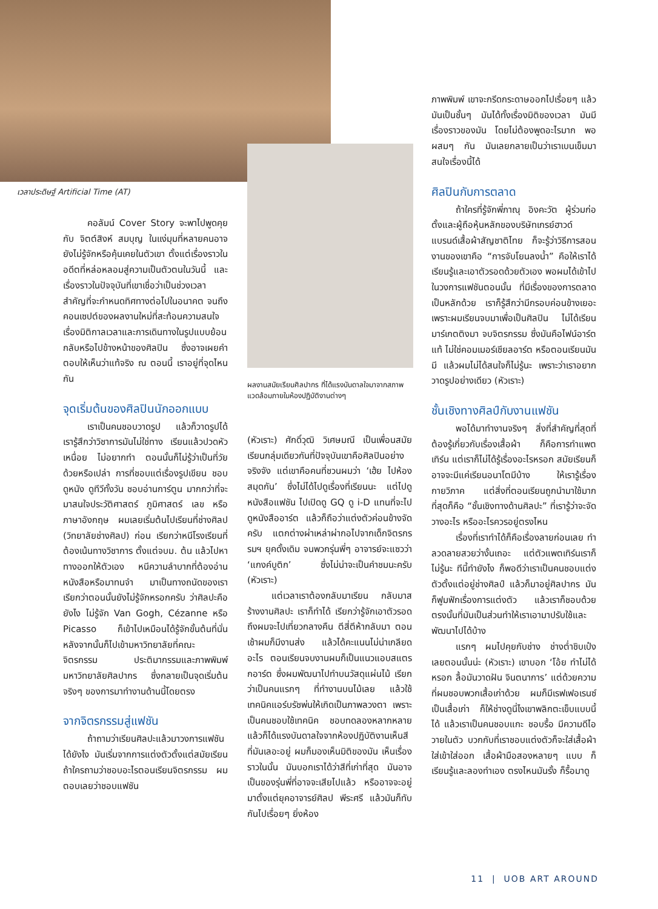เวลาประดิษฐ์ Artificial Time (AT)
คอลัมน์ Cover Story จะพาไปพูดคุยกับ จิตต์สิงห์ สมบุญ ในแง่มุมที่หลายคนอาจยังไม่รู้จักหรือคุ้นเคยในตัวเขา ตั้งแต่เรื่องราวในอดีตที่หล่อหลอมสู่ความเป็นตัวตนในวันนี้ และเรื่องราวในปัจจุบันที่เขาเชื่อว่าเป็นช่วงเวลาสำคัญที่จะกำหนดทิศทางต่อไปในอนาคต จนถึงคอนเซปต์ของผลงานใหม่ที่สะท้อนความสนใจเรื่องมิติกาลเวลาและการเดินทางในรูปแบบย้อนกลับหรือไปข้างหน้าของศิลปิน ซึ่งอาจเผยคำตอบให้เห็นว่าแท้จริง ณ ตอนนี้ เราอยู่ที่จุดไหนกัน
จุดเริ่มต้นของศิลปินนักออกแบบ
เราเป็นคนชอบวาดรูป แล้วก็วาดรูปได้ เรารู้สึกว่าวิชาการมันไม่ใช่ทาง เรียนแล้วปวดหัว เหนื่อย ไม่อยากทำ ตอนนั้นก็ไม่รู้ว่าเป็นที่วัยด้วยหรือเปล่า การที่ชอบแต่เรื่องรูปเขียน ชอบดูหนัง ดูทีวีทั้งวัน ชอบอ่านการ์ตูน มากกว่าที่จะมาสนใจประวัติศาสตร์ ภูมิศาสตร์ เลข หรือภาษาอังกฤษ ผมเลยเริ่มต้นไปเรียนที่ช่างศิลป (วิทยาลัยช่างศิลป) ก่อน เรียกว่าหนีโรงเรียนที่ต้องเน้นทางวิชาการ ตั้งแต่จบม. ต้น แล้วไปหาทางออกให้ตัวเอง หนีความลำบากที่ต้องอ่านหนังสือหรือมาทนจำ มาเป็นทางถนัดของเรา เรียกว่าตอนนั้นยังไม่รู้จักหรอกครับ ว่าศิลปะคือยังไง ไม่รู้จัก Van Gogh, Cézanne หรือ Picasso ก็เข้าไปเหมือนได้รู้จักขั้นต้นที่นั่น หลังจากนั้นก็ไปเข้ามหาวิทยาลัยที่คณะจิตรกรรม ประติมากรรมและภาพพิมพ์ มหาวิทยาลัยศิลปากร ซึ่งกลายเป็นจุดเริ่มต้นจริงๆ ของการมาทำงานด้านนี้โดยตรง
จากจิตรกรรมสู่แฟชัน
ถ้าถามว่าเรียนศิลปะแล้วมาวงการแฟชันได้ยังไง มันเริ่มจากการแต่งตัวตั้งแต่สมัยเรียน ถ้าใครถามว่าชอบอะไรตอนเรียนจิตรกรรม ผมตอบเลยว่าชอบแฟชัน
ผลงานสมัยเรียนศิลปากร ที่ได้แรงบันดาลใจมาจากสภาพแวดล้อมภายในห้องปฏิบัติงานต่างๆ
(หัวเราะ) ศักดิ์วุฒิ วิเศษมณี เป็นเพื่อนสมัยเรียนกลุ่มเดียวกันที่ปัจจุบันเขาคือศิลปินอย่างจริงจัง แต่เขาคือคนที่ชวนผมว่า ‘เฮ้ย ไปห้องสมุดกัน’ ซึ่งไม่ได้ไปดูเรื่องที่เรียนนะ แต่ไปดูหนังสือแฟชัน ไปเปิดดู GQ ดู i-D แทนที่จะไปดูหนังสืออาร์ต แล้วก็ถือว่าแต่งตัวค่อนข้างจัดครับ แตกต่างผ่าเหล่าผ่ากอไปจากเด็กจิตรกรรมฯ ยุคดั้งเดิม จนพวกรุ่นพี่ๆ อาจารย์จะแซวว่า ‘แกงค์บูติก’ ซึ่งไม่น่าจะเป็นคำชมนะครับ (หัวเราะ)
แต่เวลาเราต้องกลับมาเรียน กลับมาสร้างงานศิลปะ เราก็ทำได้ เรียกว่ารู้จักเอาตัวรอด ถึงผมจะไปเที่ยวกลางคืน ตีสี่ตีห้ากลับมา ตอนเช้าผมก็มีงานส่ง แล้วได้คะแนนไม่น่าเกลียดอะไร ตอนเรียนจบงานผมก็เป็นแนวแอบสแตรกอาร์ต ซึ่งผมพัฒนาไปทำบนวัสดุแผ่นไม้ เรียกว่าเป็นคนแรกๆ ที่ทำงานบนไม้เลย แล้วใช้เทคนิคแอร์บรัชพ่นให้เกิดเป็นภาพลวงตา เพราะเป็นคนชอบใช้เทคนิค ชอบทดลองหลากหลาย แล้วก็ได้แรงบันดาลใจจากห้องปฏิบัติงานเห็นสีที่มันเลอะอยู่ ผมก็มองเห็นมิติของมัน เห็นเรื่องราวในนั้น มันบอกเราได้ว่าสีที่เก่าที่สุด มันอาจเป็นของรุ่นพี่ที่อาจจะเสียไปแล้ว หรืออาจจะอยู่มาตั้งแต่ยุคอาจารย์ศิลป พีระศรี แล้วมันก็ทับกันไปเรื่อยๆ ยิ่งห้อง
ภาพพิมพ์ เขาจะกรีดกระดาษออกไปเรื่อยๆ แล้วมันเป็นชั้นๆ มันได้ทั้งเรื่องมิติของเวลา มันมีเรื่องราวของมัน โดยไม่ต้องพูดอะไรมาก พอผสมๆ กัน มันเลยกลายเป็นว่าเราเบนเข็มมาสนใจเรื่องนี้ได้
ศิลปินกับการตลาด
ถ้าใครที่รู้จักพี่ภาณุ อิงคะวัต ผู้ร่วมก่อตั้งและผู้ถือหุ้นหลักของบริษัทเกรย์ฮาวด์ แบรนด์เสื้อผ้าสัญชาติไทย ก็จะรู้ว่าวิธีการสอนงานของเขาคือ “การจับโยนลงน้ำ” คือให้เราได้เรียนรู้และเอาตัวรอดด้วยตัวเอง พอผมได้เข้าไปในวงการแฟชันตอนนั้น ที่มีเรื่องของการตลาดเป็นหลักด้วย เราก็รู้สึกว่ามีกรอบค่อนข้างเยอะ เพราะผมเรียนจบมาเพื่อเป็นศิลปิน ไม่ได้เรียนมาร์เกตติงมา จบจิตรกรรม ซึ่งมันคือไฟน์อาร์ตแท้ ไม่ใช่คอมเมอร์เชียลอาร์ต หรือตอนเรียนมันมี แล้วผมไม่ได้สนใจก็ไม่รู้นะ เพราะว่าเราอยากวาดรูปอย่างเดียว (หัวเราะ)
ชั้นเชิงทางศิลป์กับงานแฟชัน
พอได้มาทำงานจริงๆ สิ่งที่สำคัญที่สุดที่ต้องรู้เกี่ยวกับเรื่องเสื้อผ้า ก็คือการทำแพตเทิร์น แต่เราก็ไม่ได้รู้เรื่องอะไรหรอก สมัยเรียนก็อาจจะมีแค่เรียนอนาโตมีบ้าง ให้เรารู้เรื่องกายวิภาค แต่สิ่งที่ตอนเรียนถูกนำมาใช้มากที่สุดก็คือ “ชั้นเชิงทางด้านศิลปะ” ที่เรารู้ว่าจะจัดวางอะไร หรืออะไรควรอยู่ตรงไหน
เรื่องที่เราทำได้ก็คือเรื่องลายก่อนเลย ทำลวดลายสวยว่างั้นเถอะ แต่ตัวแพตเทิร์นเราก็ไม่รู้นะ ทีนี้ทำยังไง ก็พอดีว่าเราเป็นคนชอบแต่งตัวตั้งแต่อยู่ช่างศิลป์ แล้วก็มาอยู่ศิลปากร มันก็ฟูมฟักเรื่องการแต่งตัว แล้วเราก็ชอบด้วย ตรงนั้นที่มันเป็นส่วนทำให้เราเอามาปรับใช้และพัฒนาไปได้บ้าง
แรกๆ ผมไปคุยกับช่าง ช่างต่ำชิบเป๋งเลยตอนนั้นน่ะ (หัวเราะ) เขาบอก ‘โอ้ย ทำไม่ได้หรอก ลื้อมันวาดฝัน จินตนาการ’ แต่ด้วยความที่ผมชอบพวกเสื้อเก่าด้วย ผมก็มีเรฟเฟอเรนซ์เป็นเสื้อเก่า ก็ให้ช่างดูนี่ไงเขาพลิกตะเข็บแบบนี้ได้ แล้วเราเป็นคนชอบแกะ ชอบรื้อ มีความดีไอวายในตัว บวกกับที่เราชอบแต่งตัวก็จะใส่เสื้อผ้า ใส่เข้าใส่ออก เสื้อผ้ามือสองหลายๆ แบบ ก็เรียนรู้และลองทำเอง ตรงไหนมันรั้ง ก็รื้อมาดู
11 | UOB ART AROUND